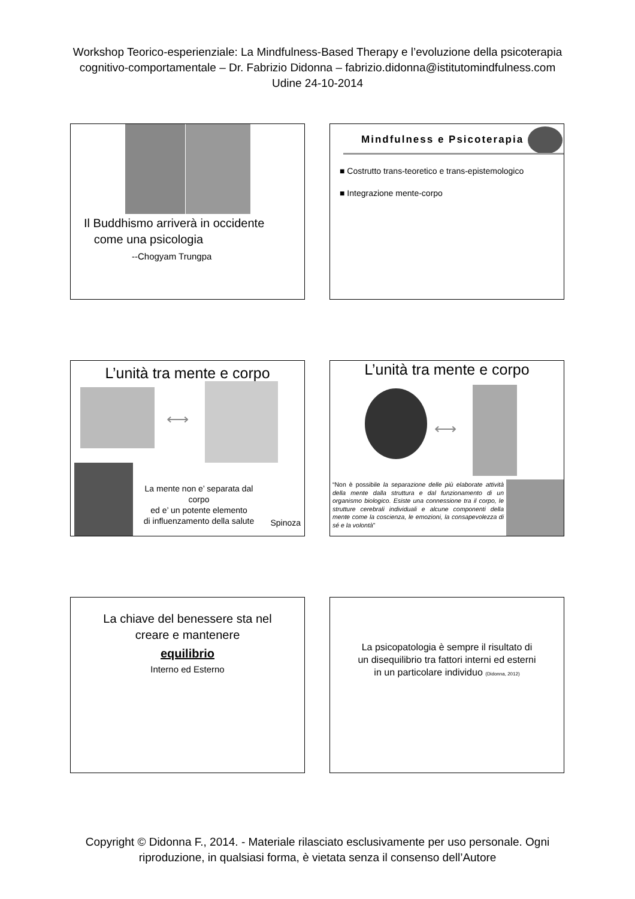Workshop Teorico-esperienziale: La Mindfulness-Based Therapy e l’evoluzione della psicoterapia
cognitivo-comportamentale – Dr. Fabrizio Didonna – fabrizio.didonna@istitutomindfulness.com
Udine 24-10-2014
Il Buddhismo arriverà in occidente
come una psicologia
--Chogyam Trungpa
Mindfulness e Psicoterapia
■ Costrutto trans-teoretico e trans-epistemologico
■ Integrazione mente-corpo
L’unità tra mente e corpo
⟷
La mente non e’ separata dal corpo
ed e’ un potente elemento
di influenzamento della salute
Spinoza
L’unità tra mente e corpo
⟷
“Non è possibile la separazione delle più elaborate attività della mente dalla struttura e dal funzionamento di un organismo biologico. Esiste una connessione tra il corpo, le strutture cerebrali individuali e alcune componenti della mente come la coscienza, le emozioni, la consapevolezza di sé e la volontà”
La chiave del benessere sta nel
creare e mantenere
equilibrio
Interno ed Esterno
La psicopatologia è sempre il risultato di
un disequilibrio tra fattori interni ed esterni
in un particolare individuo (Didonna, 2012)
Copyright © Didonna F., 2014. - Materiale rilasciato esclusivamente per uso personale. Ogni
riproduzione, in qualsiasi forma, è vietata senza il consenso dell’Autore